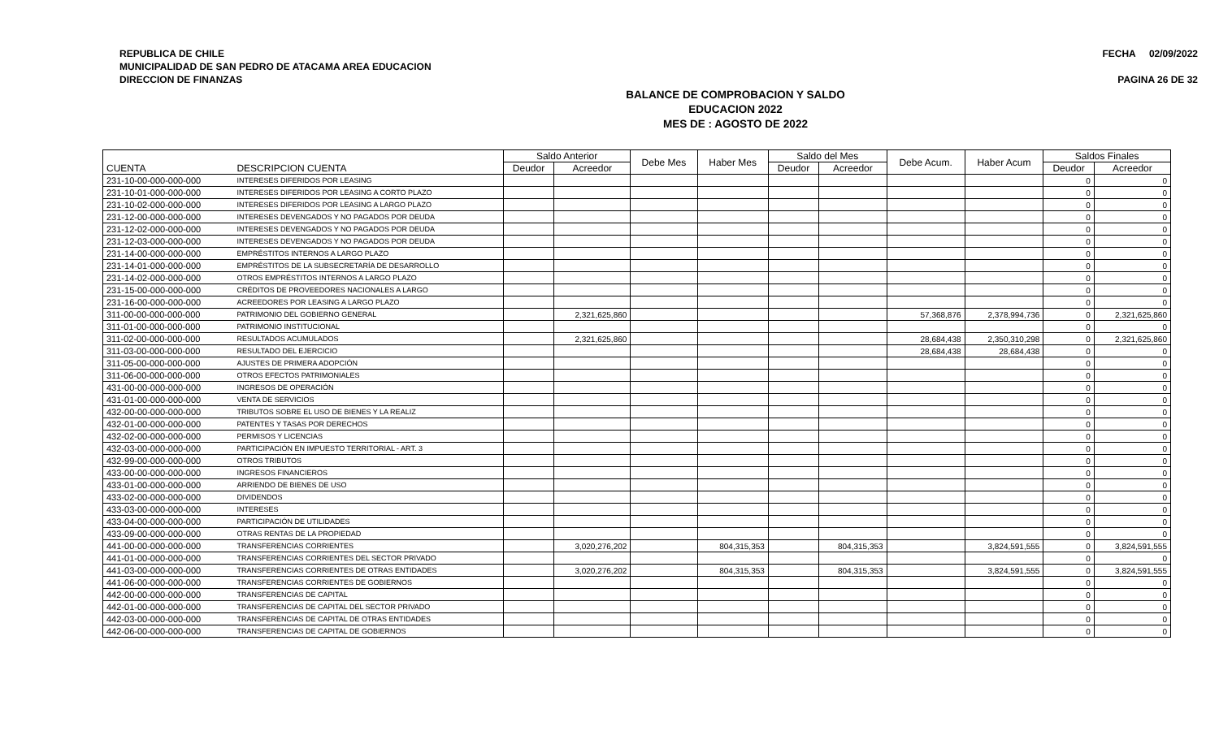REPUBLICA DE CHILE
MUNICIPALIDAD DE SAN PEDRO DE ATACAMA AREA EDUCACION
DIRECCION DE FINANZAS
FECHA 02/09/2022
PAGINA 26 DE 32
BALANCE DE COMPROBACION Y SALDO
EDUCACION 2022
MES DE : AGOSTO DE 2022
| CUENTA | DESCRIPCION CUENTA | Saldo Anterior | | Debe Mes | Haber Mes | Saldo del Mes | | Debe Acum. | Haber Acum | Saldos Finales | |
| --- | --- | --- | --- | --- | --- | --- | --- | --- | --- | --- | --- |
| | | Deudor | Acreedor | | | Deudor | Acreedor | | | Deudor | Acreedor |
| 231-10-00-000-000-000 | INTERESES DIFERIDOS POR LEASING | | | | | | | | | 0 | 0 |
| 231-10-01-000-000-000 | INTERESES DIFERIDOS POR LEASING A CORTO PLAZO | | | | | | | | | 0 | 0 |
| 231-10-02-000-000-000 | INTERESES DIFERIDOS POR LEASING A LARGO PLAZO | | | | | | | | | 0 | 0 |
| 231-12-00-000-000-000 | INTERESES DEVENGADOS Y NO PAGADOS POR DEUDA | | | | | | | | | 0 | 0 |
| 231-12-02-000-000-000 | INTERESES DEVENGADOS Y NO PAGADOS POR DEUDA | | | | | | | | | 0 | 0 |
| 231-12-03-000-000-000 | INTERESES DEVENGADOS Y NO PAGADOS POR DEUDA | | | | | | | | | 0 | 0 |
| 231-14-00-000-000-000 | EMPRÉSTITOS INTERNOS A LARGO PLAZO | | | | | | | | | 0 | 0 |
| 231-14-01-000-000-000 | EMPRÉSTITOS DE LA SUBSECRETARÍA DE DESARROLLO | | | | | | | | | 0 | 0 |
| 231-14-02-000-000-000 | OTROS EMPRÉSTITOS INTERNOS A LARGO PLAZO | | | | | | | | | 0 | 0 |
| 231-15-00-000-000-000 | CRÉDITOS DE PROVEEDORES NACIONALES A LARGO | | | | | | | | | 0 | 0 |
| 231-16-00-000-000-000 | ACREEDORES POR LEASING A LARGO PLAZO | | | | | | | | | 0 | 0 |
| 311-00-00-000-000-000 | PATRIMONIO DEL GOBIERNO GENERAL | | 2,321,625,860 | | | | | 57,368,876 | 2,378,994,736 | 0 | 2,321,625,860 |
| 311-01-00-000-000-000 | PATRIMONIO INSTITUCIONAL | | | | | | | | | 0 | 0 |
| 311-02-00-000-000-000 | RESULTADOS ACUMULADOS | | 2,321,625,860 | | | | | 28,684,438 | 2,350,310,298 | 0 | 2,321,625,860 |
| 311-03-00-000-000-000 | RESULTADO DEL EJERCICIO | | | | | | | 28,684,438 | 28,684,438 | 0 | 0 |
| 311-05-00-000-000-000 | AJUSTES DE PRIMERA ADOPCIÓN | | | | | | | | | 0 | 0 |
| 311-06-00-000-000-000 | OTROS EFECTOS PATRIMONIALES | | | | | | | | | 0 | 0 |
| 431-00-00-000-000-000 | INGRESOS DE OPERACIÓN | | | | | | | | | 0 | 0 |
| 431-01-00-000-000-000 | VENTA DE SERVICIOS | | | | | | | | | 0 | 0 |
| 432-00-00-000-000-000 | TRIBUTOS SOBRE EL USO DE BIENES Y LA REALIZ | | | | | | | | | 0 | 0 |
| 432-01-00-000-000-000 | PATENTES Y TASAS POR DERECHOS | | | | | | | | | 0 | 0 |
| 432-02-00-000-000-000 | PERMISOS Y LICENCIAS | | | | | | | | | 0 | 0 |
| 432-03-00-000-000-000 | PARTICIPACIÓN EN IMPUESTO TERRITORIAL - ART. 3 | | | | | | | | | 0 | 0 |
| 432-99-00-000-000-000 | OTROS TRIBUTOS | | | | | | | | | 0 | 0 |
| 433-00-00-000-000-000 | INGRESOS FINANCIEROS | | | | | | | | | 0 | 0 |
| 433-01-00-000-000-000 | ARRIENDO DE BIENES DE USO | | | | | | | | | 0 | 0 |
| 433-02-00-000-000-000 | DIVIDENDOS | | | | | | | | | 0 | 0 |
| 433-03-00-000-000-000 | INTERESES | | | | | | | | | 0 | 0 |
| 433-04-00-000-000-000 | PARTICIPACIÓN DE UTILIDADES | | | | | | | | | 0 | 0 |
| 433-09-00-000-000-000 | OTRAS RENTAS DE LA PROPIEDAD | | | | | | | | | 0 | 0 |
| 441-00-00-000-000-000 | TRANSFERENCIAS CORRIENTES | | 3,020,276,202 | | 804,315,353 | | 804,315,353 | | 3,824,591,555 | 0 | 3,824,591,555 |
| 441-01-00-000-000-000 | TRANSFERENCIAS CORRIENTES DEL SECTOR PRIVADO | | | | | | | | | 0 | 0 |
| 441-03-00-000-000-000 | TRANSFERENCIAS CORRIENTES DE OTRAS ENTIDADES | | 3,020,276,202 | | 804,315,353 | | 804,315,353 | | 3,824,591,555 | 0 | 3,824,591,555 |
| 441-06-00-000-000-000 | TRANSFERENCIAS CORRIENTES DE GOBIERNOS | | | | | | | | | 0 | 0 |
| 442-00-00-000-000-000 | TRANSFERENCIAS DE CAPITAL | | | | | | | | | 0 | 0 |
| 442-01-00-000-000-000 | TRANSFERENCIAS DE CAPITAL DEL SECTOR PRIVADO | | | | | | | | | 0 | 0 |
| 442-03-00-000-000-000 | TRANSFERENCIAS DE CAPITAL DE OTRAS ENTIDADES | | | | | | | | | 0 | 0 |
| 442-06-00-000-000-000 | TRANSFERENCIAS DE CAPITAL DE GOBIERNOS | | | | | | | | | 0 | 0 |